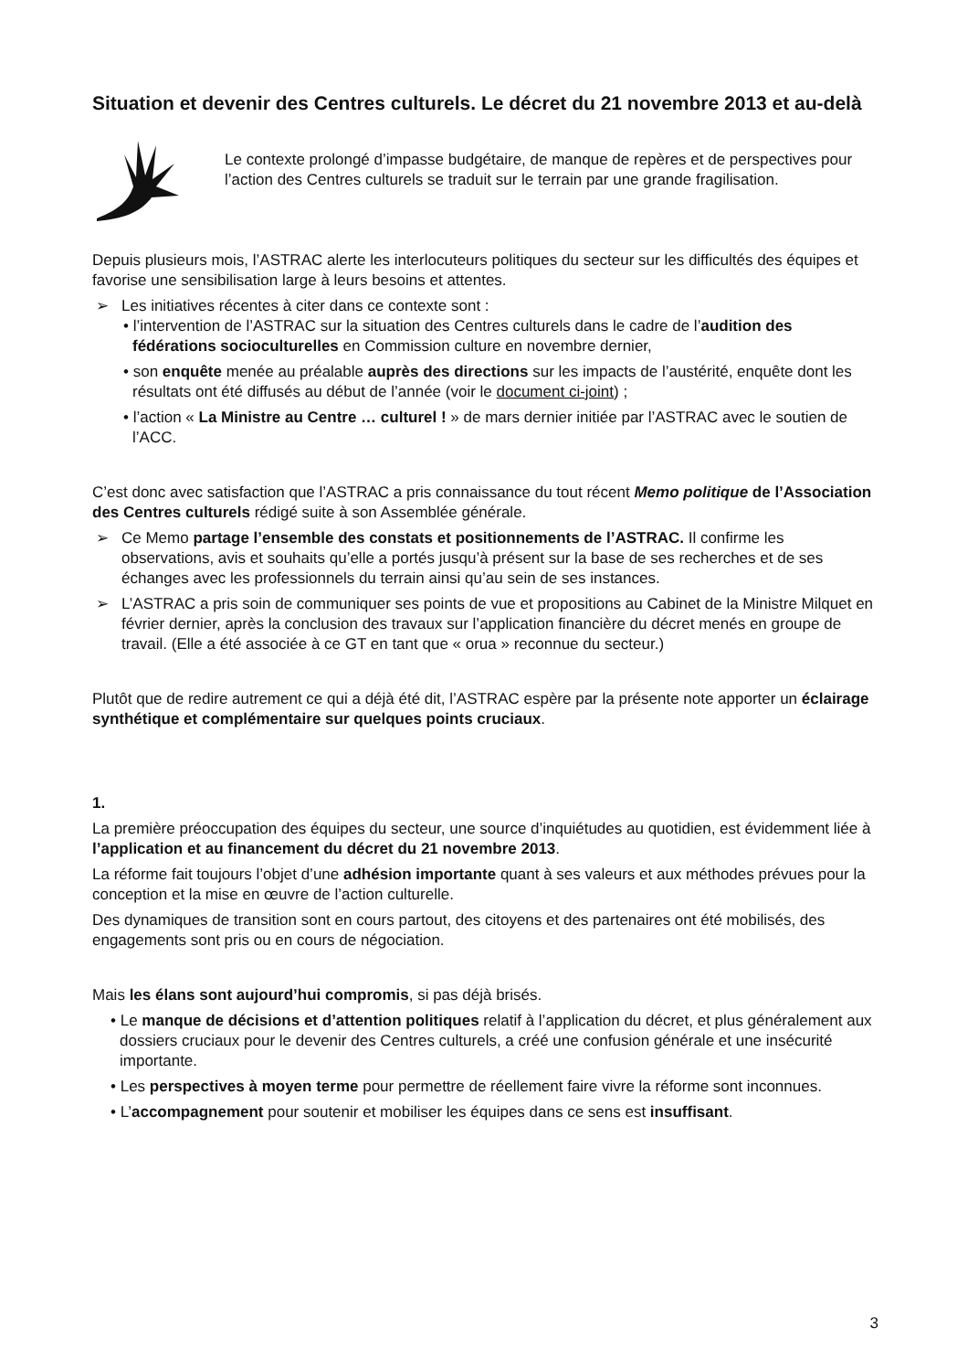Situation et devenir des Centres culturels. Le décret du 21 novembre 2013 et au-delà
Le contexte prolongé d’impasse budgétaire, de manque de repères et de perspectives pour l’action des Centres culturels se traduit sur le terrain par une grande fragilisation.
Depuis plusieurs mois, l’ASTRAC alerte les interlocuteurs politiques du secteur sur les difficultés des équipes et favorise une sensibilisation large à leurs besoins et attentes.
➢ Les initiatives récentes à citer dans ce contexte sont :
• l’intervention de l’ASTRAC sur la situation des Centres culturels dans le cadre de l’audition des fédérations socioculturelles en Commission culture en novembre dernier,
• son enquête menée au préalable auprès des directions sur les impacts de l’austérité, enquête dont les résultats ont été diffusés au début de l’année (voir le document ci-joint) ;
• l’action « La Ministre au Centre … culturel ! » de mars dernier initiée par l’ASTRAC avec le soutien de l’ACC.
C’est donc avec satisfaction que l’ASTRAC a pris connaissance du tout récent Memo politique de l’Association des Centres culturels rédigé suite à son Assemblée générale.
➢ Ce Memo partage l’ensemble des constats et positionnements de l’ASTRAC. Il confirme les observations, avis et souhaits qu’elle a portés jusqu’à présent sur la base de ses recherches et de ses échanges avec les professionnels du terrain ainsi qu’au sein de ses instances.
➢ L’ASTRAC a pris soin de communiquer ses points de vue et propositions au Cabinet de la Ministre Milquet en février dernier, après la conclusion des travaux sur l’application financière du décret menés en groupe de travail. (Elle a été associée à ce GT en tant que « orua » reconnue du secteur.)
Plutôt que de redire autrement ce qui a déjà été dit, l’ASTRAC espère par la présente note apporter un éclairage synthétique et complémentaire sur quelques points cruciaux.
1.
La première préoccupation des équipes du secteur, une source d’inquiétudes au quotidien, est évidemment liée à l’application et au financement du décret du 21 novembre 2013.
La réforme fait toujours l’objet d’une adhésion importante quant à ses valeurs et aux méthodes prévues pour la conception et la mise en œuvre de l’action culturelle.
Des dynamiques de transition sont en cours partout, des citoyens et des partenaires ont été mobilisés, des engagements sont pris ou en cours de négociation.
Mais les élans sont aujourd’hui compromis, si pas déjà brisés.
• Le manque de décisions et d’attention politiques relatif à l’application du décret, et plus généralement aux dossiers cruciaux pour le devenir des Centres culturels, a créé une confusion générale et une insécurité importante.
• Les perspectives à moyen terme pour permettre de réellement faire vivre la réforme sont inconnues.
• L’accompagnement pour soutenir et mobiliser les équipes dans ce sens est insuffisant.
3